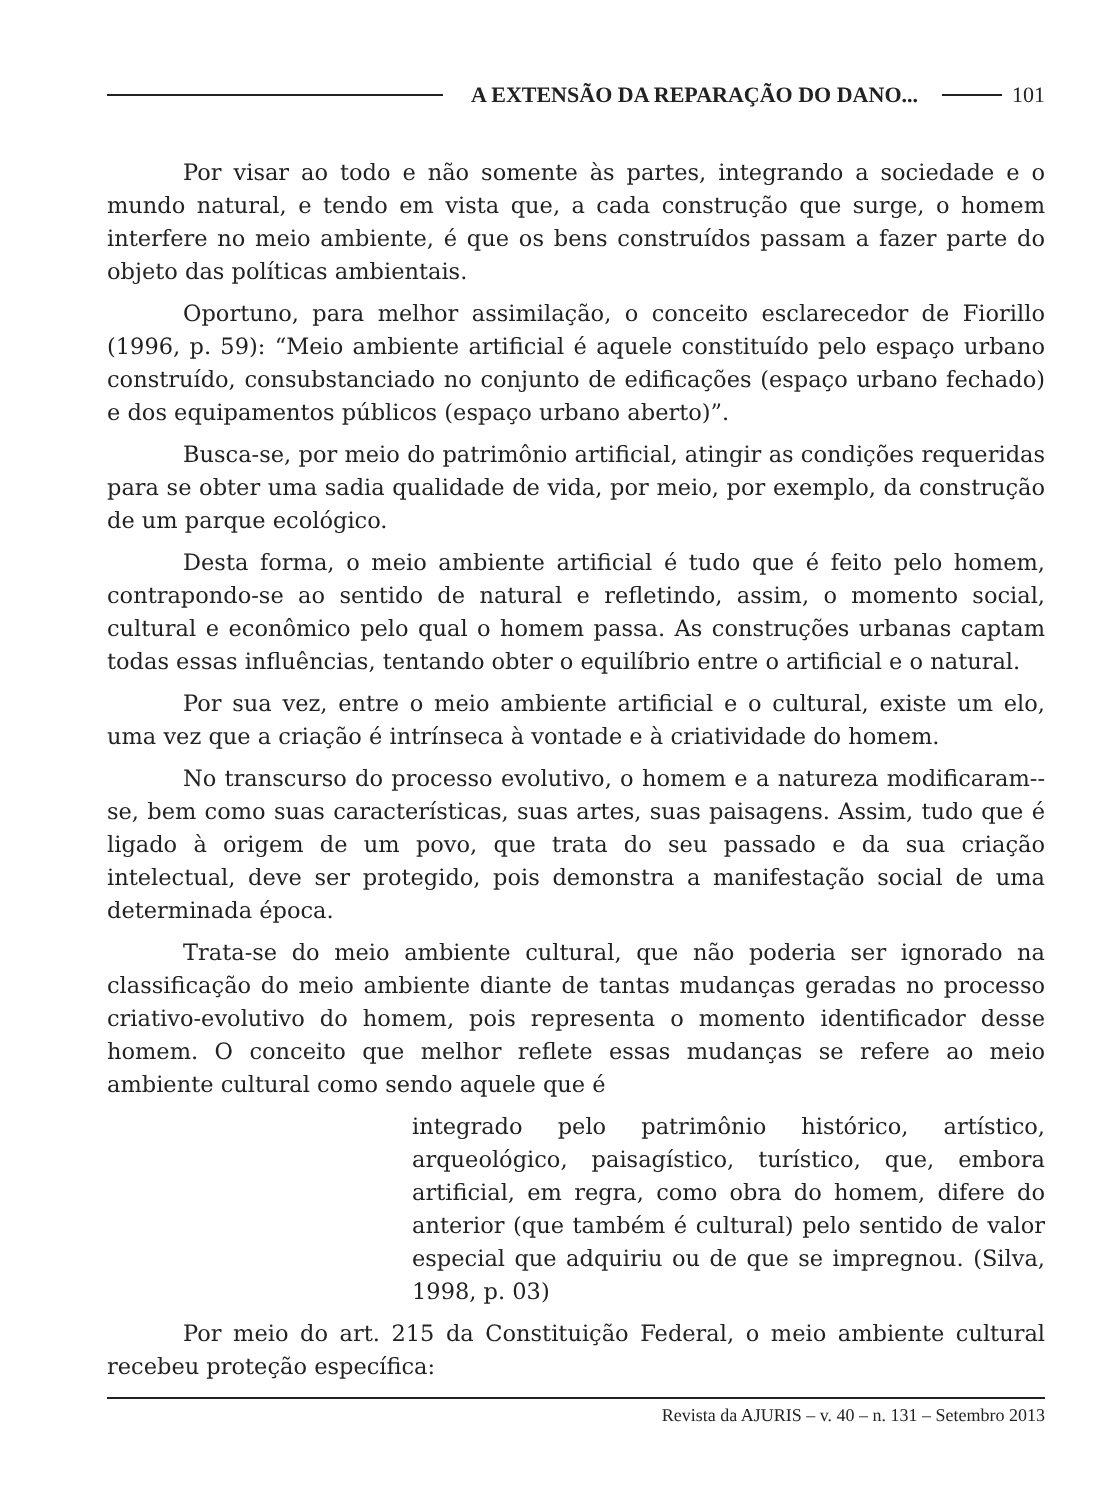A EXTENSÃO DA REPARAÇÃO DO DANO... 101
Por visar ao todo e não somente às partes, integrando a sociedade e o mundo natural, e tendo em vista que, a cada construção que surge, o homem interfere no meio ambiente, é que os bens construídos passam a fazer parte do objeto das políticas ambientais.
Oportuno, para melhor assimilação, o conceito esclarecedor de Fiorillo (1996, p. 59): “Meio ambiente artificial é aquele constituído pelo espaço urbano construído, consubstanciado no conjunto de edificações (espaço urbano fechado) e dos equipamentos públicos (espaço urbano aberto)”.
Busca-se, por meio do patrimônio artificial, atingir as condições requeridas para se obter uma sadia qualidade de vida, por meio, por exemplo, da construção de um parque ecológico.
Desta forma, o meio ambiente artificial é tudo que é feito pelo homem, contrapondo-se ao sentido de natural e refletindo, assim, o momento social, cultural e econômico pelo qual o homem passa. As construções urbanas captam todas essas influências, tentando obter o equilíbrio entre o artificial e o natural.
Por sua vez, entre o meio ambiente artificial e o cultural, existe um elo, uma vez que a criação é intrínseca à vontade e à criatividade do homem.
No transcurso do processo evolutivo, o homem e a natureza modificaram--se, bem como suas características, suas artes, suas paisagens. Assim, tudo que é ligado à origem de um povo, que trata do seu passado e da sua criação intelectual, deve ser protegido, pois demonstra a manifestação social de uma determinada época.
Trata-se do meio ambiente cultural, que não poderia ser ignorado na classificação do meio ambiente diante de tantas mudanças geradas no processo criativo-evolutivo do homem, pois representa o momento identificador desse homem. O conceito que melhor reflete essas mudanças se refere ao meio ambiente cultural como sendo aquele que é
integrado pelo patrimônio histórico, artístico, arqueológico, paisagístico, turístico, que, embora artificial, em regra, como obra do homem, difere do anterior (que também é cultural) pelo sentido de valor especial que adquiriu ou de que se impregnou. (Silva, 1998, p. 03)
Por meio do art. 215 da Constituição Federal, o meio ambiente cultural recebeu proteção específica:
Revista da AJURIS – v. 40 – n. 131 – Setembro 2013